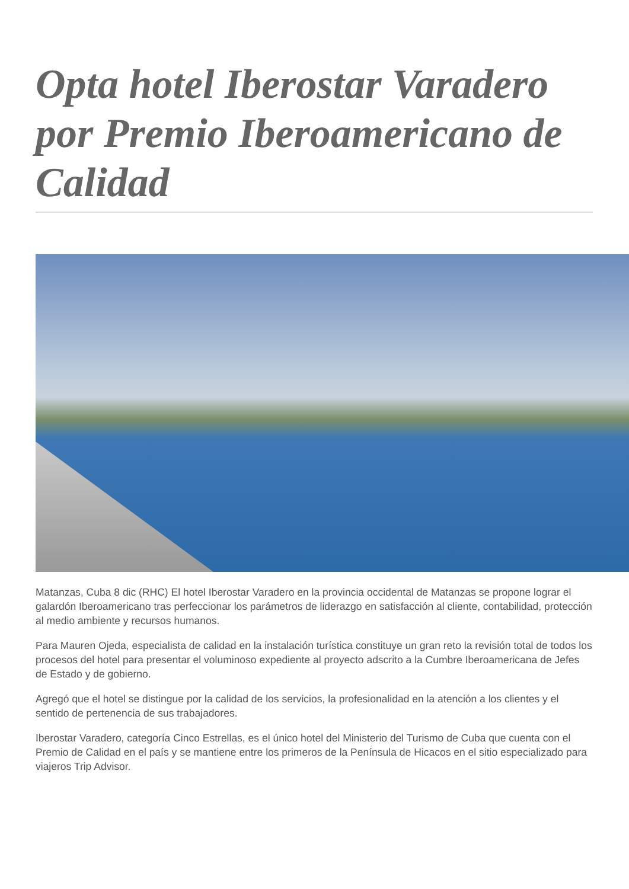Opta hotel Iberostar Varadero por Premio Iberoamericano de Calidad
Matanzas, Cuba 8 dic (RHC) El hotel Iberostar Varadero en la provincia occidental de Matanzas se propone lograr el galardón Iberoamericano tras perfeccionar los parámetros de liderazgo en satisfacción al cliente, contabilidad, protección al medio ambiente y recursos humanos.
Para Mauren Ojeda, especialista de calidad en la instalación turística constituye un gran reto la revisión total de todos los procesos del hotel para presentar el voluminoso expediente al proyecto adscrito a la Cumbre Iberoamericana de Jefes de Estado y de gobierno.
Agregó que el hotel se distingue por la calidad de los servicios, la profesionalidad en la atención a los clientes y el sentido de pertenencia de sus trabajadores.
Iberostar Varadero, categoría Cinco Estrellas, es el único hotel del Ministerio del Turismo de Cuba que cuenta con el Premio de Calidad en el país y se mantiene entre los primeros de la Península de Hicacos en el sitio especializado para viajeros Trip Advisor.